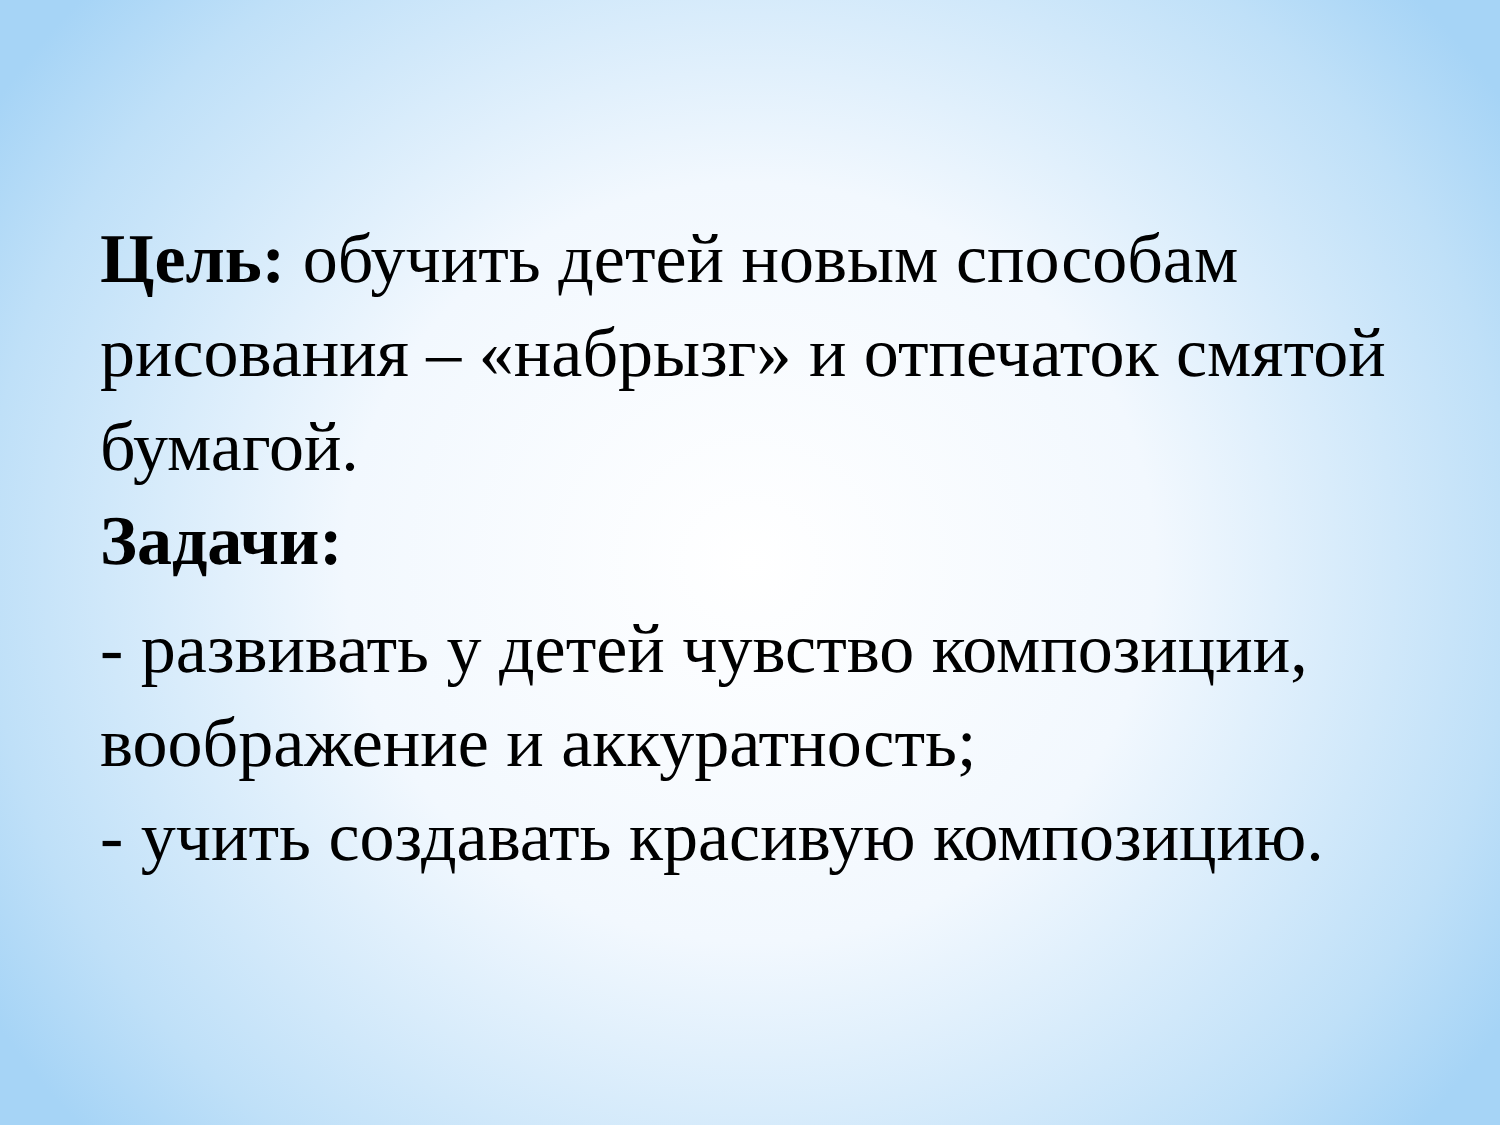Цель: обучить детей новым способам рисования – «набрызг» и отпечаток смятой бумагой.
Задачи:
- развивать у детей чувство композиции, воображение и аккуратность;
- учить создавать красивую композицию.